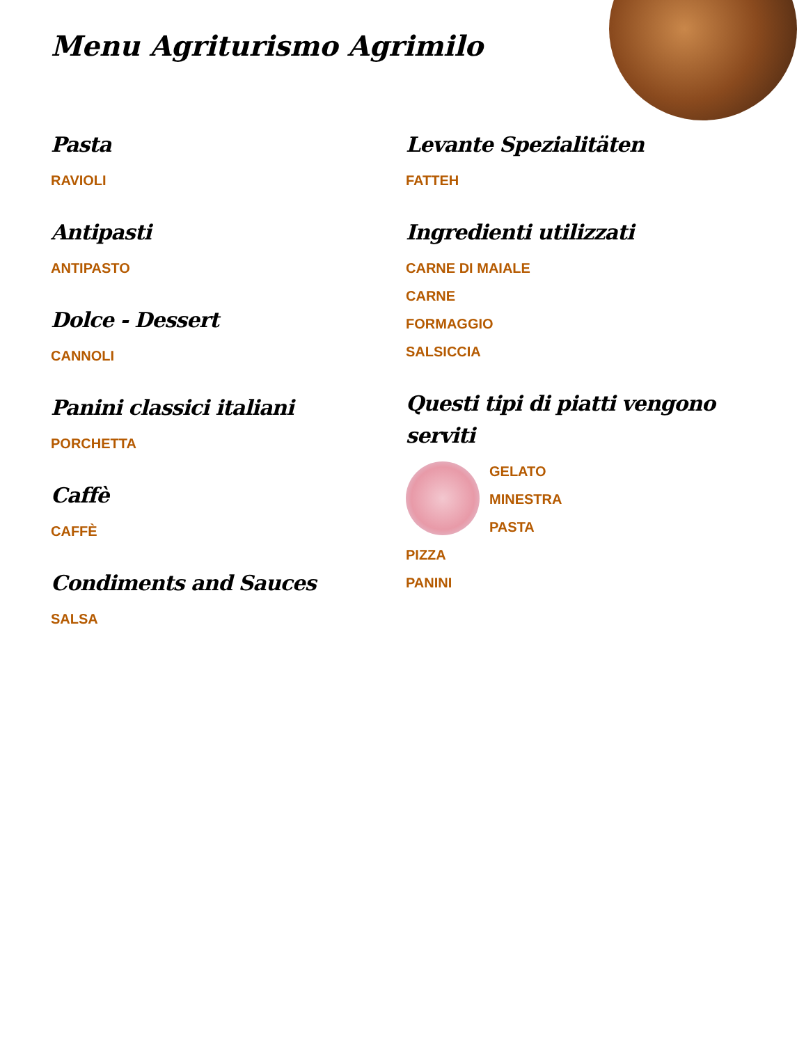Menu Agriturismo Agrimilo
Pasta
RAVIOLI
Antipasti
ANTIPASTO
Dolce - Dessert
CANNOLI
Panini classici italiani
PORCHETTA
Caffè
CAFFÈ
Condiments and Sauces
SALSA
Levante Spezialitäten
FATTEH
Ingredienti utilizzati
CARNE DI MAIALE
CARNE
FORMAGGIO
SALSICCIA
Questi tipi di piatti vengono serviti
GELATO
MINESTRA
PASTA
PIZZA
PANINI